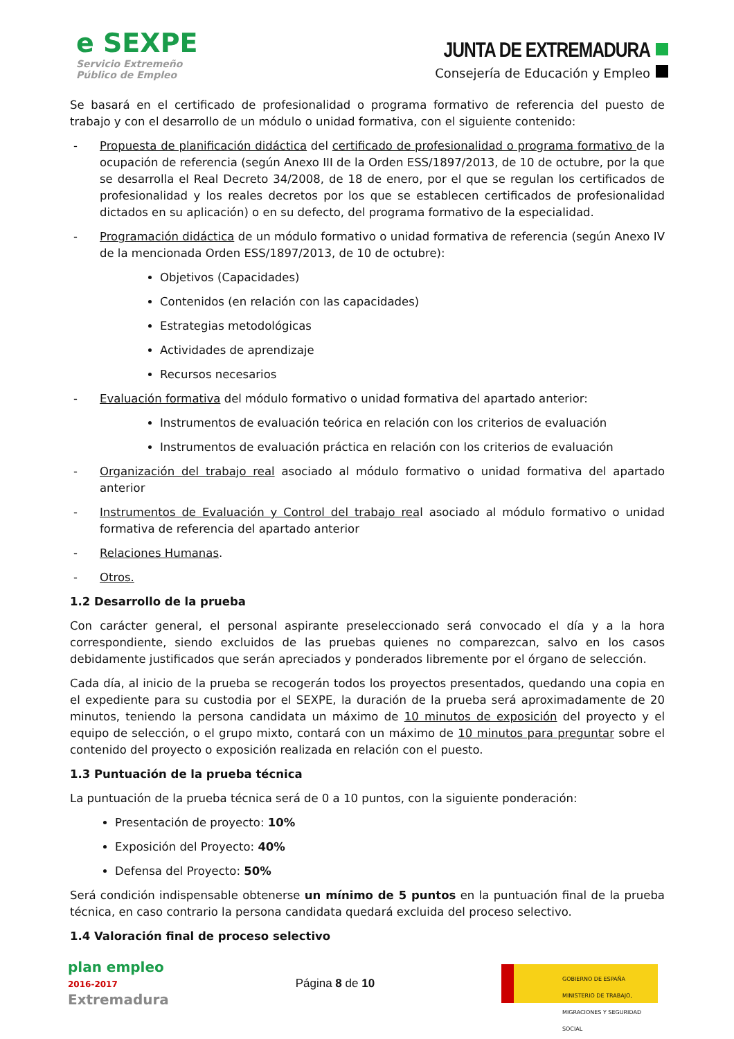e SEXPE
Servicio Extremeño
Público de Empleo
JUNTA DE EXTREMADURA
Consejería de Educación y Empleo
Se basará en el certificado de profesionalidad o programa formativo de referencia del puesto de trabajo y con el desarrollo de un módulo o unidad formativa, con el siguiente contenido:
- Propuesta de planificación didáctica del certificado de profesionalidad o programa formativo de la ocupación de referencia (según Anexo III de la Orden ESS/1897/2013, de 10 de octubre, por la que se desarrolla el Real Decreto 34/2008, de 18 de enero, por el que se regulan los certificados de profesionalidad y los reales decretos por los que se establecen certificados de profesionalidad dictados en su aplicación) o en su defecto, del programa formativo de la especialidad.
- Programación didáctica de un módulo formativo o unidad formativa de referencia (según Anexo IV de la mencionada Orden ESS/1897/2013, de 10 de octubre):
Objetivos (Capacidades)
Contenidos (en relación con las capacidades)
Estrategias metodológicas
Actividades de aprendizaje
Recursos necesarios
- Evaluación formativa del módulo formativo o unidad formativa del apartado anterior:
Instrumentos de evaluación teórica en relación con los criterios de evaluación
Instrumentos de evaluación práctica en relación con los criterios de evaluación
- Organización del trabajo real asociado al módulo formativo o unidad formativa del apartado anterior
- Instrumentos de Evaluación y Control del trabajo real asociado al módulo formativo o unidad formativa de referencia del apartado anterior
- Relaciones Humanas.
- Otros.
1.2 Desarrollo de la prueba
Con carácter general, el personal aspirante preseleccionado será convocado el día y a la hora correspondiente, siendo excluidos de las pruebas quienes no comparezcan, salvo en los casos debidamente justificados que serán apreciados y ponderados libremente por el órgano de selección.
Cada día, al inicio de la prueba se recogerán todos los proyectos presentados, quedando una copia en el expediente para su custodia por el SEXPE, la duración de la prueba será aproximadamente de 20 minutos, teniendo la persona candidata un máximo de 10 minutos de exposición del proyecto y el equipo de selección, o el grupo mixto, contará con un máximo de 10 minutos para preguntar sobre el contenido del proyecto o exposición realizada en relación con el puesto.
1.3 Puntuación de la prueba técnica
La puntuación de la prueba técnica será de 0 a 10 puntos, con la siguiente ponderación:
Presentación de proyecto: 10%
Exposición del Proyecto: 40%
Defensa del Proyecto: 50%
Será condición indispensable obtenerse un mínimo de 5 puntos en la puntuación final de la prueba técnica, en caso contrario la persona candidata quedará excluida del proceso selectivo.
1.4 Valoración final de proceso selectivo
plan empleo
2016-2017
Extremadura
Página 8 de 10
GOBIERNO DE ESPAÑA MINISTERIO DE TRABAJO, MIGRACIONES Y SEGURIDAD SOCIAL